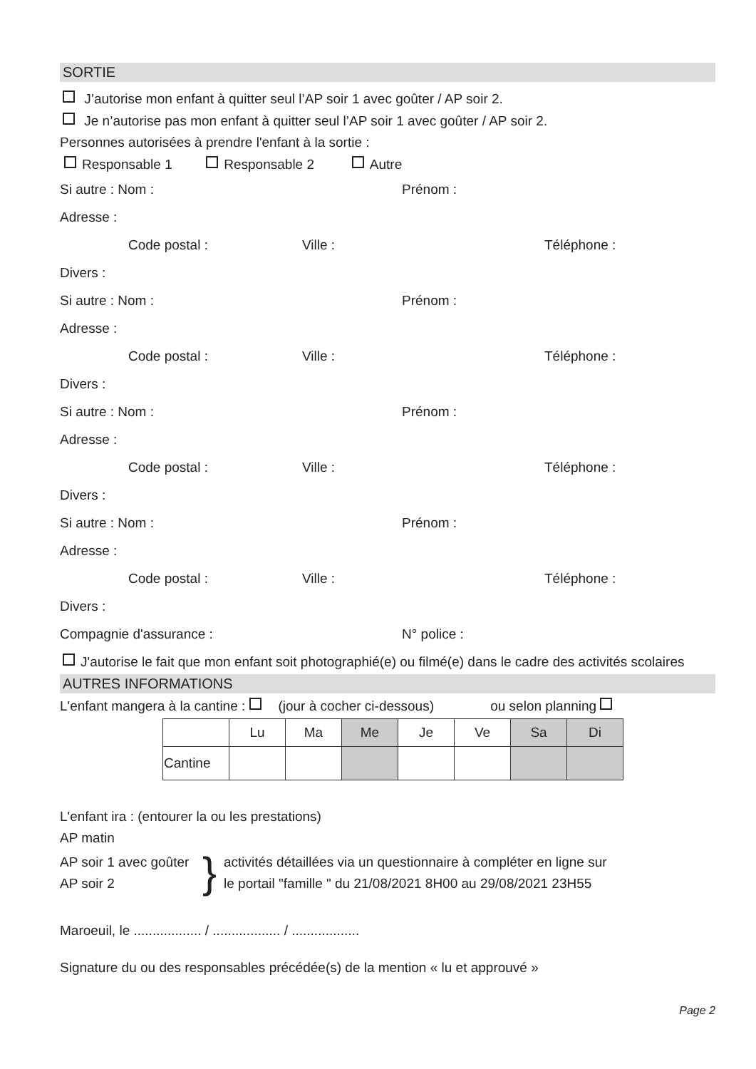SORTIE
J’autorise mon enfant à quitter seul l’AP soir 1 avec goûter / AP soir 2.
Je n’autorise pas mon enfant à quitter seul l’AP soir 1 avec goûter / AP soir 2.
Personnes autorisées à prendre l'enfant à la sortie :
Responsable 1 Responsable 2 Autre
Si autre : Nom : Prénom :
Adresse :
Code postal : Ville : Téléphone :
Divers :
Si autre : Nom : Prénom :
Adresse :
Code postal : Ville : Téléphone :
Divers :
Si autre : Nom : Prénom :
Adresse :
Code postal : Ville : Téléphone :
Divers :
Si autre : Nom : Prénom :
Adresse :
Code postal : Ville : Téléphone :
Divers :
Compagnie d'assurance : N° police :
J'autorise le fait que mon enfant soit photographié(e) ou filmé(e) dans le cadre des activités scolaires
AUTRES INFORMATIONS
L'enfant mangera à la cantine : (jour à cocher ci-dessous) ou selon planning
| | Lu | Ma | Me | Je | Ve | Sa | Di |
| Cantine | | | | | | | |
L'enfant ira : (entourer la ou les prestations)
AP matin
AP soir 1 avec goûter
AP soir 2
}
activités détaillées via un questionnaire à compléter en ligne sur
le portail "famille " du 21/08/2021 8H00 au 29/08/2021 23H55
Maroeuil, le .................. / .................. / ..................
Signature du ou des responsables précédée(s) de la mention « lu et approuvé »
Page 2